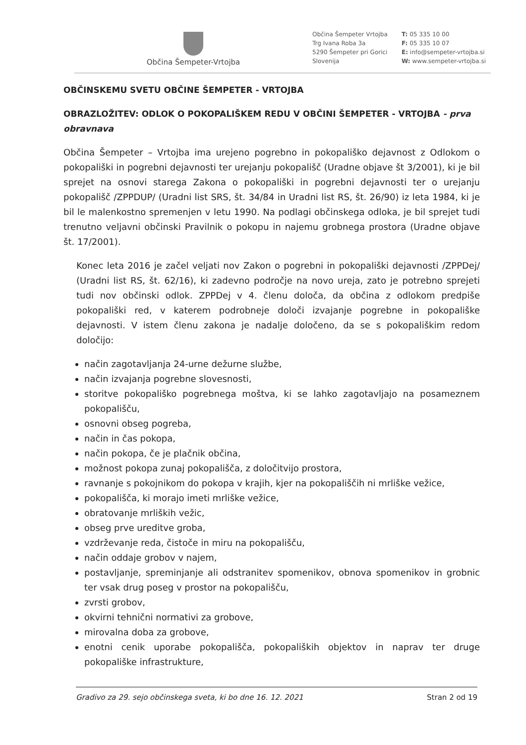Občina Šempeter-Vrtojba
Občina Šempeter Vrtojba
Trg Ivana Roba 3a
5290 Šempeter pri Gorici
Slovenija
T: 05 335 10 00
F: 05 335 10 07
E: info@sempeter-vrtojba.si
W: www.sempeter-vrtojba.si
OBČINSKEMU SVETU OBČINE ŠEMPETER - VRTOJBA
OBRAZLOŽITEV: ODLOK O POKOPALIŠKEM REDU V OBČINI ŠEMPETER - VRTOJBA - prva obravnava
Občina Šempeter – Vrtojba ima urejeno pogrebno in pokopališko dejavnost z Odlokom o pokopališki in pogrebni dejavnosti ter urejanju pokopališč (Uradne objave št 3/2001), ki je bil sprejet na osnovi starega Zakona o pokopališki in pogrebni dejavnosti ter o urejanju pokopališč /ZPPDUP/ (Uradni list SRS, št. 34/84 in Uradni list RS, št. 26/90) iz leta 1984, ki je bil le malenkostno spremenjen v letu 1990. Na podlagi občinskega odloka, je bil sprejet tudi trenutno veljavni občinski Pravilnik o pokopu in najemu grobnega prostora (Uradne objave št. 17/2001).
Konec leta 2016 je začel veljati nov Zakon o pogrebni in pokopališki dejavnosti /ZPPDej/ (Uradni list RS, št. 62/16), ki zadevno področje na novo ureja, zato je potrebno sprejeti tudi nov občinski odlok. ZPPDej v 4. členu določa, da občina z odlokom predpiše pokopališki red, v katerem podrobneje določi izvajanje pogrebne in pokopališke dejavnosti. V istem členu zakona je nadalje določeno, da se s pokopališkim redom določijo:
način zagotavljanja 24-urne dežurne službe,
način izvajanja pogrebne slovesnosti,
storitve pokopališko pogrebnega moštva, ki se lahko zagotavljajo na posameznem pokopališču,
osnovni obseg pogreba,
način in čas pokopa,
način pokopa, če je plačnik občina,
možnost pokopa zunaj pokopališča, z določitvijo prostora,
ravnanje s pokojnikom do pokopa v krajih, kjer na pokopališčih ni mrliške vežice,
pokopališča, ki morajo imeti mrliške vežice,
obratovanje mrliških vežic,
obseg prve ureditve groba,
vzdrževanje reda, čistoče in miru na pokopališču,
način oddaje grobov v najem,
postavljanje, spreminjanje ali odstranitev spomenikov, obnova spomenikov in grobnic ter vsak drug poseg v prostor na pokopališču,
zvrsti grobov,
okvirni tehnični normativi za grobove,
mirovalna doba za grobove,
enotni cenik uporabe pokopališča, pokopaliških objektov in naprav ter druge pokopališke infrastrukture,
Gradivo za 29. sejo občinskega sveta, ki bo dne 16. 12. 2021 Stran 2 od 19